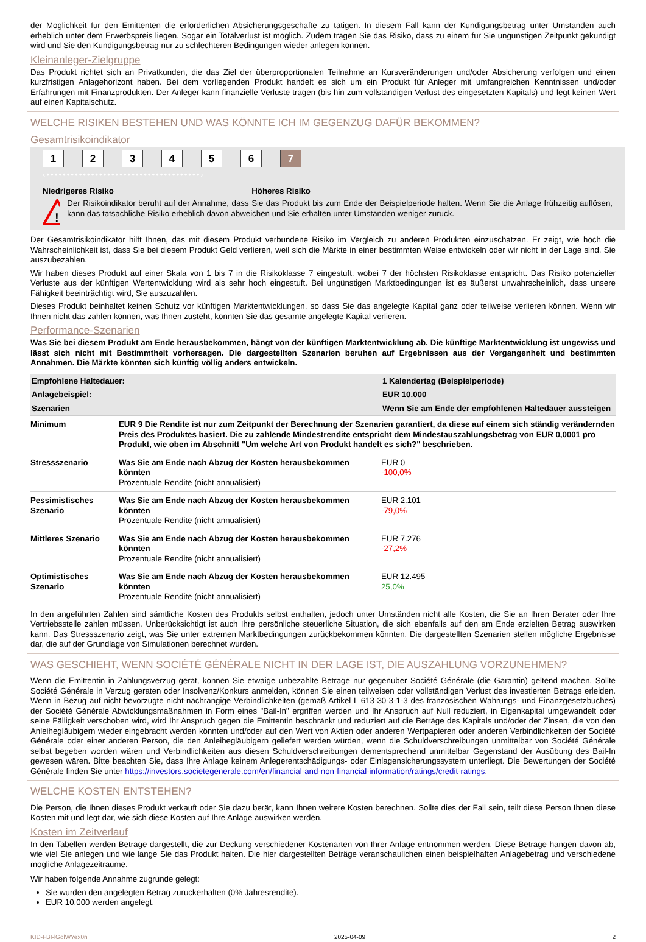der Möglichkeit für den Emittenten die erforderlichen Absicherungsgeschäfte zu tätigen. In diesem Fall kann der Kündigungsbetrag unter Umständen auch erheblich unter dem Erwerbspreis liegen. Sogar ein Totalverlust ist möglich. Zudem tragen Sie das Risiko, dass zu einem für Sie ungünstigen Zeitpunkt gekündigt wird und Sie den Kündigungsbetrag nur zu schlechteren Bedingungen wieder anlegen können.
Kleinanleger-Zielgruppe
Das Produkt richtet sich an Privatkunden, die das Ziel der überproportionalen Teilnahme an Kursveränderungen und/oder Absicherung verfolgen und einen kurzfristigen Anlagehorizont haben. Bei dem vorliegenden Produkt handelt es sich um ein Produkt für Anleger mit umfangreichen Kenntnissen und/oder Erfahrungen mit Finanzprodukten. Der Anleger kann finanzielle Verluste tragen (bis hin zum vollständigen Verlust des eingesetzten Kapitals) und legt keinen Wert auf einen Kapitalschutz.
WELCHE RISIKEN BESTEHEN UND WAS KÖNNTE ICH IM GEGENZUG DAFÜR BEKOMMEN?
Gesamtrisikoindikator
123456 7
‹••••••••••••••••••••••••••••••••••••••›
Niedrigeres Risiko Höheres Risiko
!
Der Risikoindikator beruht auf der Annahme, dass Sie das Produkt bis zum Ende der Beispielperiode halten. Wenn Sie die Anlage frühzeitig auflösen, kann das tatsächliche Risiko erheblich davon abweichen und Sie erhalten unter Umständen weniger zurück.
Der Gesamtrisikoindikator hilft Ihnen, das mit diesem Produkt verbundene Risiko im Vergleich zu anderen Produkten einzuschätzen. Er zeigt, wie hoch die Wahrscheinlichkeit ist, dass Sie bei diesem Produkt Geld verlieren, weil sich die Märkte in einer bestimmten Weise entwickeln oder wir nicht in der Lage sind, Sie auszubezahlen.
Wir haben dieses Produkt auf einer Skala von 1 bis 7 in die Risikoklasse 7 eingestuft, wobei 7 der höchsten Risikoklasse entspricht. Das Risiko potenzieller Verluste aus der künftigen Wertentwicklung wird als sehr hoch eingestuft. Bei ungünstigen Marktbedingungen ist es äußerst unwahrscheinlich, dass unsere Fähigkeit beeinträchtigt wird, Sie auszuzahlen.
Dieses Produkt beinhaltet keinen Schutz vor künftigen Marktentwicklungen, so dass Sie das angelegte Kapital ganz oder teilweise verlieren können. Wenn wir Ihnen nicht das zahlen können, was Ihnen zusteht, könnten Sie das gesamte angelegte Kapital verlieren.
Performance-Szenarien
Was Sie bei diesem Produkt am Ende herausbekommen, hängt von der künftigen Marktentwicklung ab. Die künftige Marktentwicklung ist ungewiss und lässt sich nicht mit Bestimmtheit vorhersagen. Die dargestellten Szenarien beruhen auf Ergebnissen aus der Vergangenheit und bestimmten Annahmen. Die Märkte könnten sich künftig völlig anders entwickeln.
| Empfohlene Haltedauer: | | 1 Kalendertag (Beispielperiode) |
| --- | --- | --- |
| Anlagebeispiel: | | EUR 10.000 |
| Szenarien | | Wenn Sie am Ende der empfohlenen Haltedauer aussteigen |
| Minimum | EUR 9 Die Rendite ist nur zum Zeitpunkt der Berechnung der Szenarien garantiert, da diese auf einem sich ständig verändernden Preis des Produktes basiert. Die zu zahlende Mindestrendite entspricht dem Mindestauszahlungsbetrag von EUR 0,0001 pro Produkt, wie oben im Abschnitt "Um welche Art von Produkt handelt es sich?" beschrieben. | |
| Stressszenario | Was Sie am Ende nach Abzug der Kosten herausbekommen könnten Prozentuale Rendite (nicht annualisiert) | EUR 0 -100,0% |
| Pessimistisches Szenario | Was Sie am Ende nach Abzug der Kosten herausbekommen könnten Prozentuale Rendite (nicht annualisiert) | EUR 2.101 -79,0% |
| Mittleres Szenario | Was Sie am Ende nach Abzug der Kosten herausbekommen könnten Prozentuale Rendite (nicht annualisiert) | EUR 7.276 -27,2% |
| Optimistisches Szenario | Was Sie am Ende nach Abzug der Kosten herausbekommen könnten Prozentuale Rendite (nicht annualisiert) | EUR 12.495 25,0% |
In den angeführten Zahlen sind sämtliche Kosten des Produkts selbst enthalten, jedoch unter Umständen nicht alle Kosten, die Sie an Ihren Berater oder Ihre Vertriebsstelle zahlen müssen. Unberücksichtigt ist auch Ihre persönliche steuerliche Situation, die sich ebenfalls auf den am Ende erzielten Betrag auswirken kann. Das Stressszenario zeigt, was Sie unter extremen Marktbedingungen zurückbekommen könnten. Die dargestellten Szenarien stellen mögliche Ergebnisse dar, die auf der Grundlage von Simulationen berechnet wurden.
WAS GESCHIEHT, WENN SOCIÉTÉ GÉNÉRALE NICHT IN DER LAGE IST, DIE AUSZAHLUNG VORZUNEHMEN?
Wenn die Emittentin in Zahlungsverzug gerät, können Sie etwaige unbezahlte Beträge nur gegenüber Société Générale (die Garantin) geltend machen. Sollte Société Générale in Verzug geraten oder Insolvenz/Konkurs anmelden, können Sie einen teilweisen oder vollständigen Verlust des investierten Betrags erleiden. Wenn in Bezug auf nicht-bevorzugte nicht-nachrangige Verbindlichkeiten (gemäß Artikel L 613-30-3-1-3 des französischen Währungs- und Finanzgesetzbuches) der Société Générale Abwicklungsmaßnahmen in Form eines "Bail-In" ergriffen werden und Ihr Anspruch auf Null reduziert, in Eigenkapital umgewandelt oder seine Fälligkeit verschoben wird, wird Ihr Anspruch gegen die Emittentin beschränkt und reduziert auf die Beträge des Kapitals und/oder der Zinsen, die von den Anleihegläubigern wieder eingebracht werden könnten und/oder auf den Wert von Aktien oder anderen Wertpapieren oder anderen Verbindlichkeiten der Société Générale oder einer anderen Person, die den Anleihegläubigern geliefert werden würden, wenn die Schuldverschreibungen unmittelbar von Société Générale selbst begeben worden wären und Verbindlichkeiten aus diesen Schuldverschreibungen dementsprechend unmittelbar Gegenstand der Ausübung des Bail-In gewesen wären. Bitte beachten Sie, dass Ihre Anlage keinem Anlegerentschädigungs- oder Einlagensicherungssystem unterliegt. Die Bewertungen der Société Générale finden Sie unter https://investors.societegenerale.com/en/financial-and-non-financial-information/ratings/credit-ratings.
WELCHE KOSTEN ENTSTEHEN?
Die Person, die Ihnen dieses Produkt verkauft oder Sie dazu berät, kann Ihnen weitere Kosten berechnen. Sollte dies der Fall sein, teilt diese Person Ihnen diese Kosten mit und legt dar, wie sich diese Kosten auf Ihre Anlage auswirken werden.
Kosten im Zeitverlauf
In den Tabellen werden Beträge dargestellt, die zur Deckung verschiedener Kostenarten von Ihrer Anlage entnommen werden. Diese Beträge hängen davon ab, wie viel Sie anlegen und wie lange Sie das Produkt halten. Die hier dargestellten Beträge veranschaulichen einen beispielhaften Anlagebetrag und verschiedene mögliche Anlagezeiträume.
Wir haben folgende Annahme zugrunde gelegt:
Sie würden den angelegten Betrag zurückerhalten (0% Jahresrendite).
EUR 10.000 werden angelegt.
KID-FBI-lGqlWYex0n 2025-04-09 2